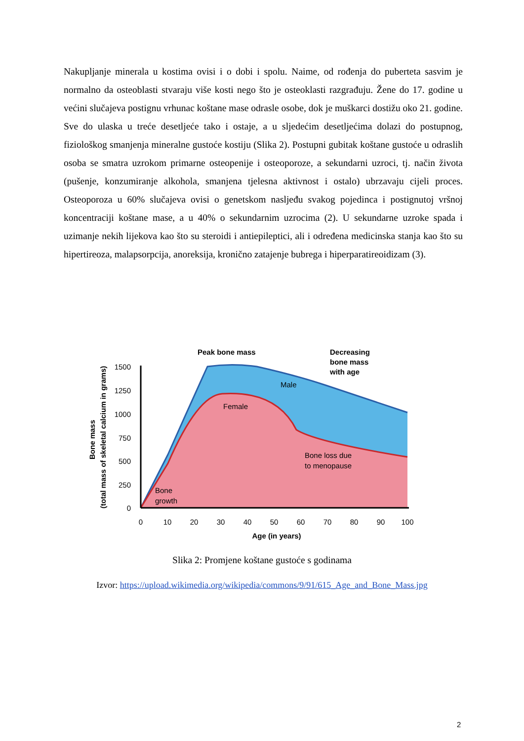Nakupljanje minerala u kostima ovisi i o dobi i spolu. Naime, od rođenja do puberteta sasvim je normalno da osteoblasti stvaraju više kosti nego što je osteoklasti razgrađuju. Žene do 17. godine u većini slučajeva postignu vrhunac koštane mase odrasle osobe, dok je muškarci dostižu oko 21. godine. Sve do ulaska u treće desetljeće tako i ostaje, a u sljedećim desetljećima dolazi do postupnog, fiziološkog smanjenja mineralne gustoće kostiju (Slika 2). Postupni gubitak koštane gustoće u odraslih osoba se smatra uzrokom primarne osteopenije i osteoporoze, a sekundarni uzroci, tj. način života (pušenje, konzumiranje alkohola, smanjena tjelesna aktivnost i ostalo) ubrzavaju cijeli proces. Osteoporoza u 60% slučajeva ovisi o genetskom nasljeđu svakog pojedinca i postignutoj vršnoj koncentraciji koštane mase, a u 40% o sekundarnim uzrocima (2). U sekundarne uzroke spada i uzimanje nekih lijekova kao što su steroidi i antiepileptici, ali i određena medicinska stanja kao što su hipertireoza, malapsorpcija, anoreksija, kronično zatajenje bubrega i hiperparatireoidizam (3).
1500
1250
1000
750
500
250
0
0
10
20
30
40
50
60
70
80
90
100
Age (in years)
Bone mass
(total mass of skeletal calcium in grams)
Peak bone mass
Decreasing
bone mass
with age
Male
Female
Bone loss due
to menopause
Bone
growth
Slika 2: Promjene koštane gustoće s godinama
Izvor: https://upload.wikimedia.org/wikipedia/commons/9/91/615_Age_and_Bone_Mass.jpg
2